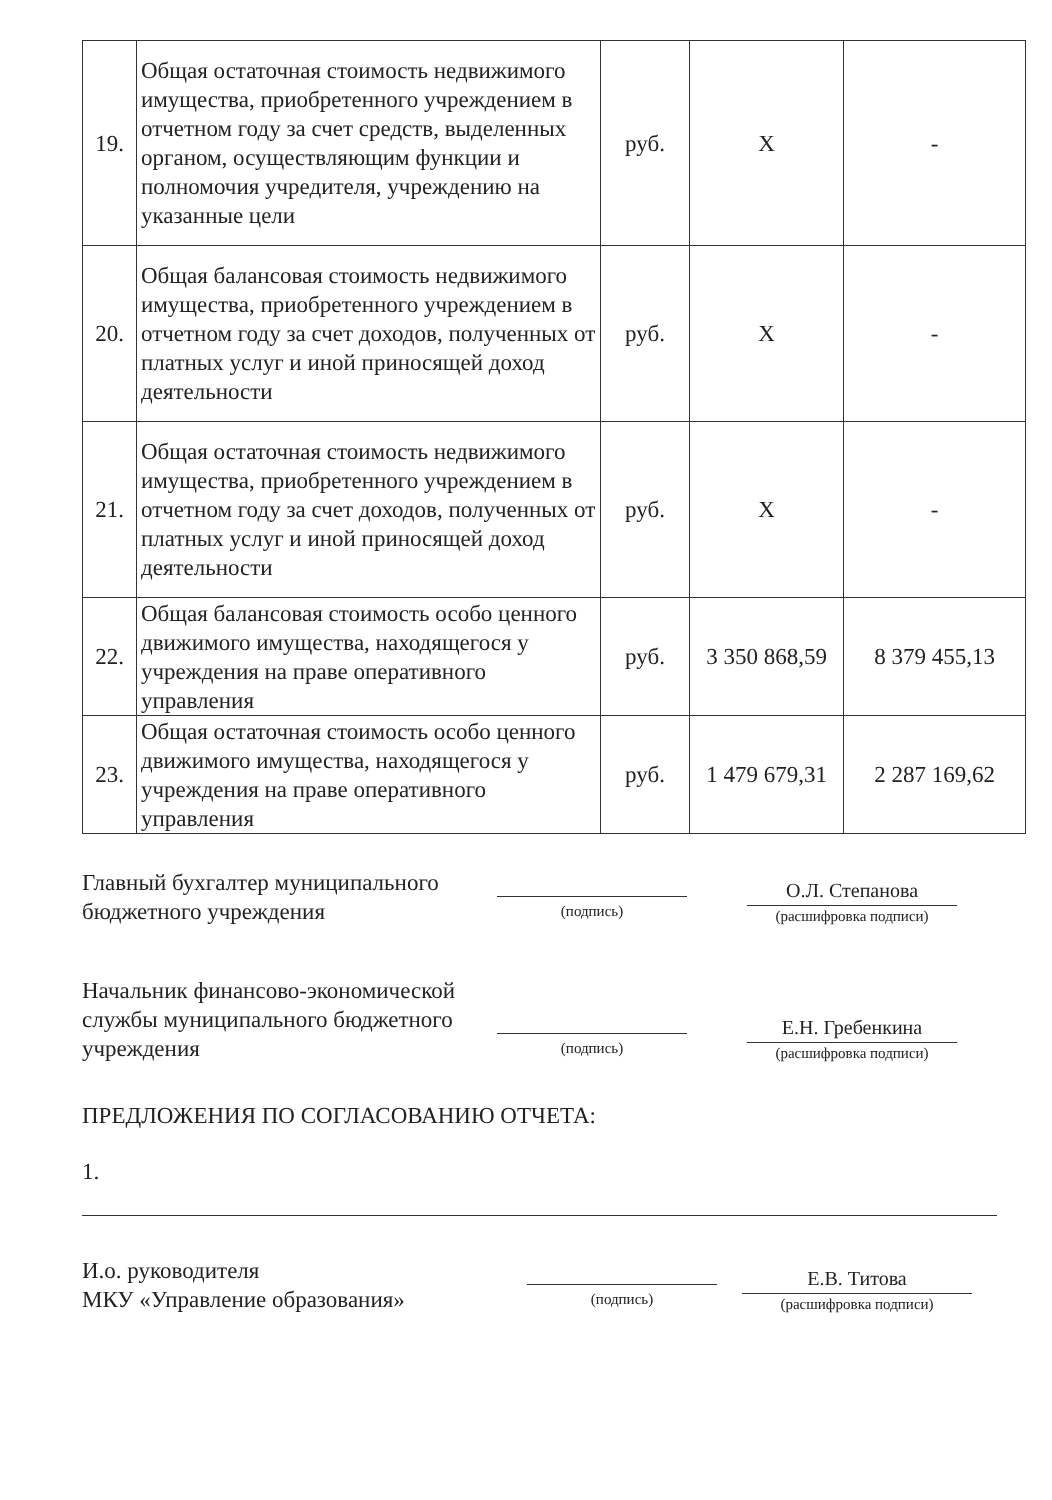| 19. | Общая остаточная стоимость недвижимого имущества, приобретенного учреждением в отчетном году за счет средств, выделенных органом, осуществляющим функции и полномочия учредителя, учреждению на указанные цели | руб. | Х | - |
| 20. | Общая балансовая стоимость недвижимого имущества, приобретенного учреждением в отчетном году за счет доходов, полученных от платных услуг и иной приносящей доход деятельности | руб. | Х | - |
| 21. | Общая остаточная стоимость недвижимого имущества, приобретенного учреждением в отчетном году за счет доходов, полученных от платных услуг и иной приносящей доход деятельности | руб. | Х | - |
| 22. | Общая балансовая стоимость особо ценного движимого имущества, находящегося у учреждения на праве оперативного управления | руб. | 3 350 868,59 | 8 379 455,13 |
| 23. | Общая остаточная стоимость особо ценного движимого имущества, находящегося у учреждения на праве оперативного управления | руб. | 1 479 679,31 | 2 287 169,62 |
Главный бухгалтер муниципального бюджетного учреждения
(подпись)
О.Л. Степанова
(расшифровка подписи)
Начальник финансово-экономической службы муниципального бюджетного учреждения
(подпись)
Е.Н. Гребенкина
(расшифровка подписи)
ПРЕДЛОЖЕНИЯ ПО СОГЛАСОВАНИЮ ОТЧЕТА:
1.
И.о. руководителя
МКУ «Управление образования»
(подпись)
Е.В. Титова
(расшифровка подписи)